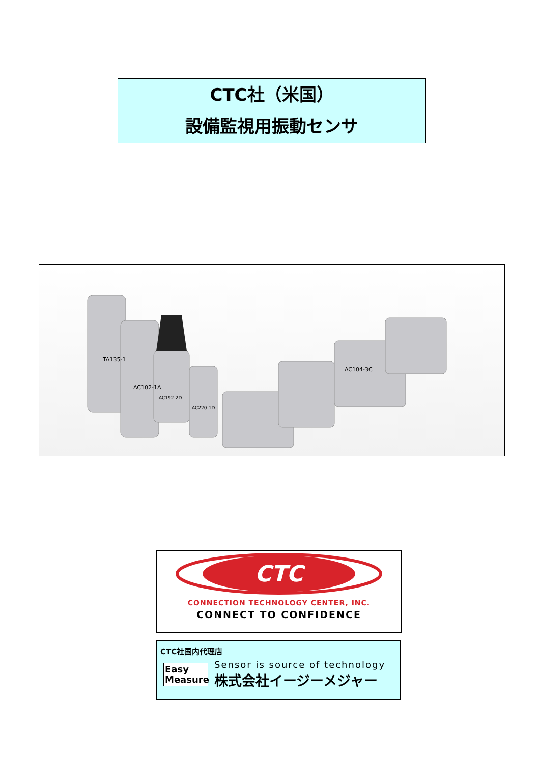CTC社（米国）
設備監視用振動センサ
TA135-1
AC102-1A
AC192-2D
AC220-1D
AC104-3C
CTC
CONNECTION TECHNOLOGY CENTER, INC.
CONNECT TO CONFIDENCE
CTC社国内代理店
Easy Measure
Sensor is source of technology
株式会社イージーメジャー